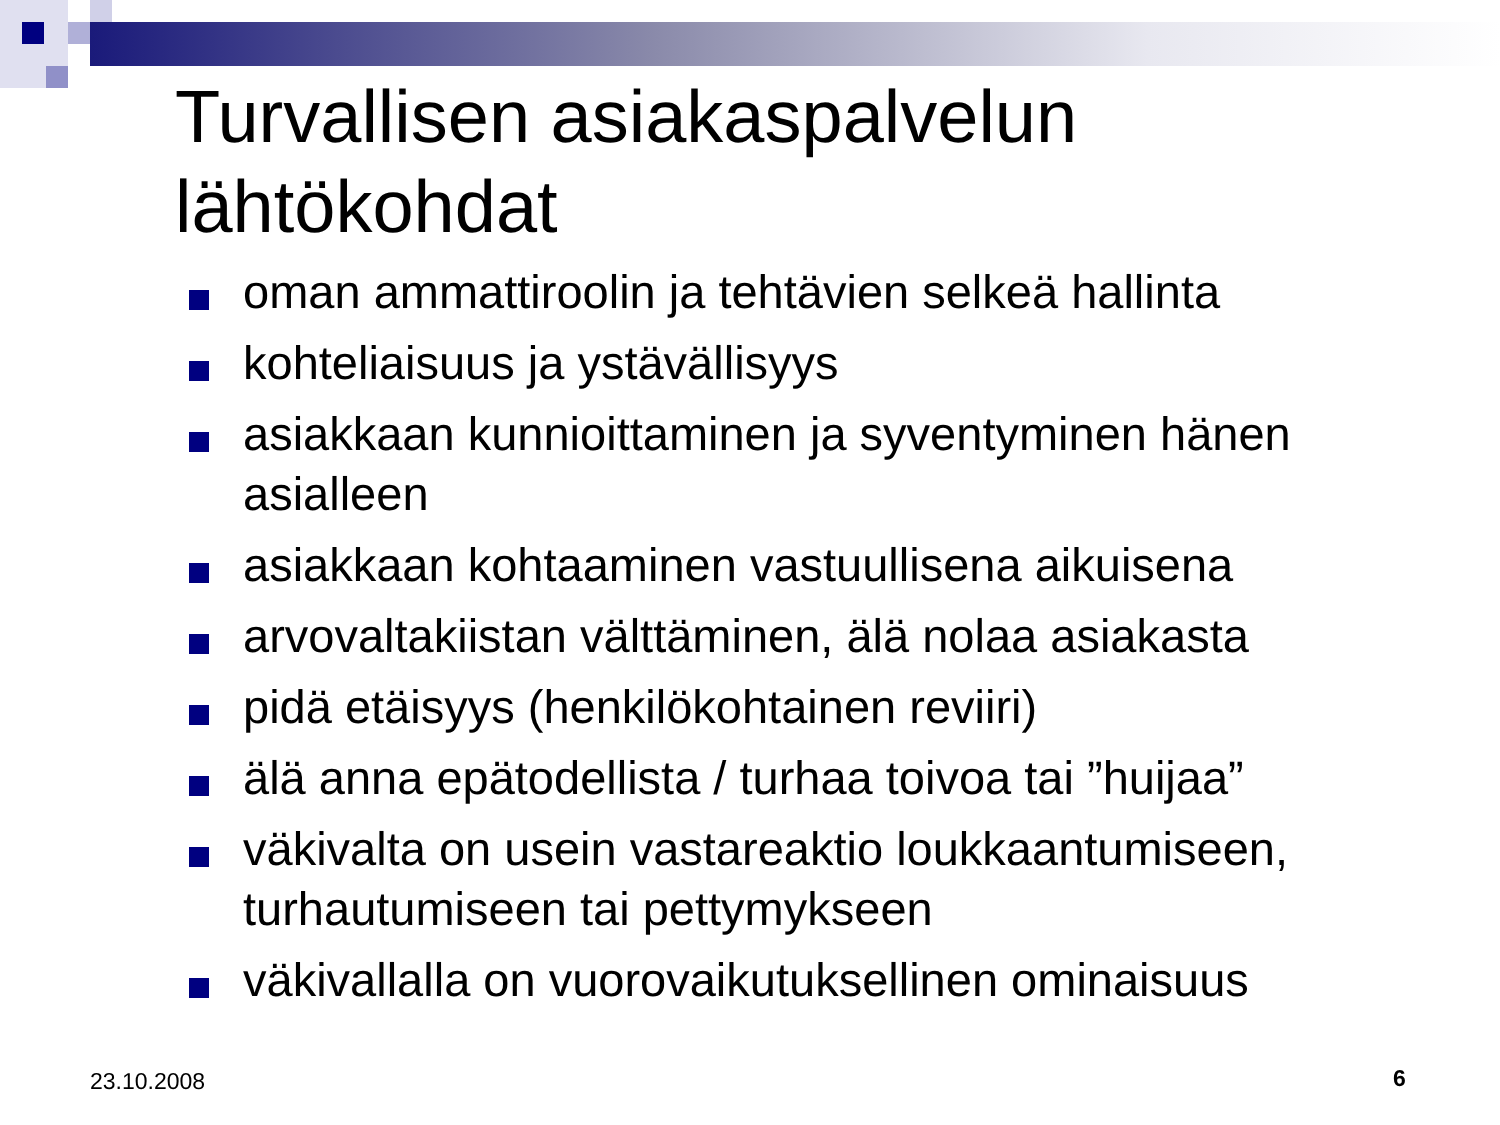Turvallisen asiakaspalvelun
lähtökohdat
oman ammattiroolin ja tehtävien selkeä hallinta
kohteliaisuus ja ystävällisyys
asiakkaan kunnioittaminen ja syventyminen hänen asialleen
asiakkaan kohtaaminen vastuullisena aikuisena
arvovaltakiistan välttäminen, älä nolaa asiakasta
pidä etäisyys (henkilökohtainen reviiri)
älä anna epätodellista / turhaa toivoa tai ”huijaa”
väkivalta on usein vastareaktio loukkaantumiseen, turhautumiseen tai pettymykseen
väkivallalla on vuorovaikutuksellinen ominaisuus
23.10.2008 6